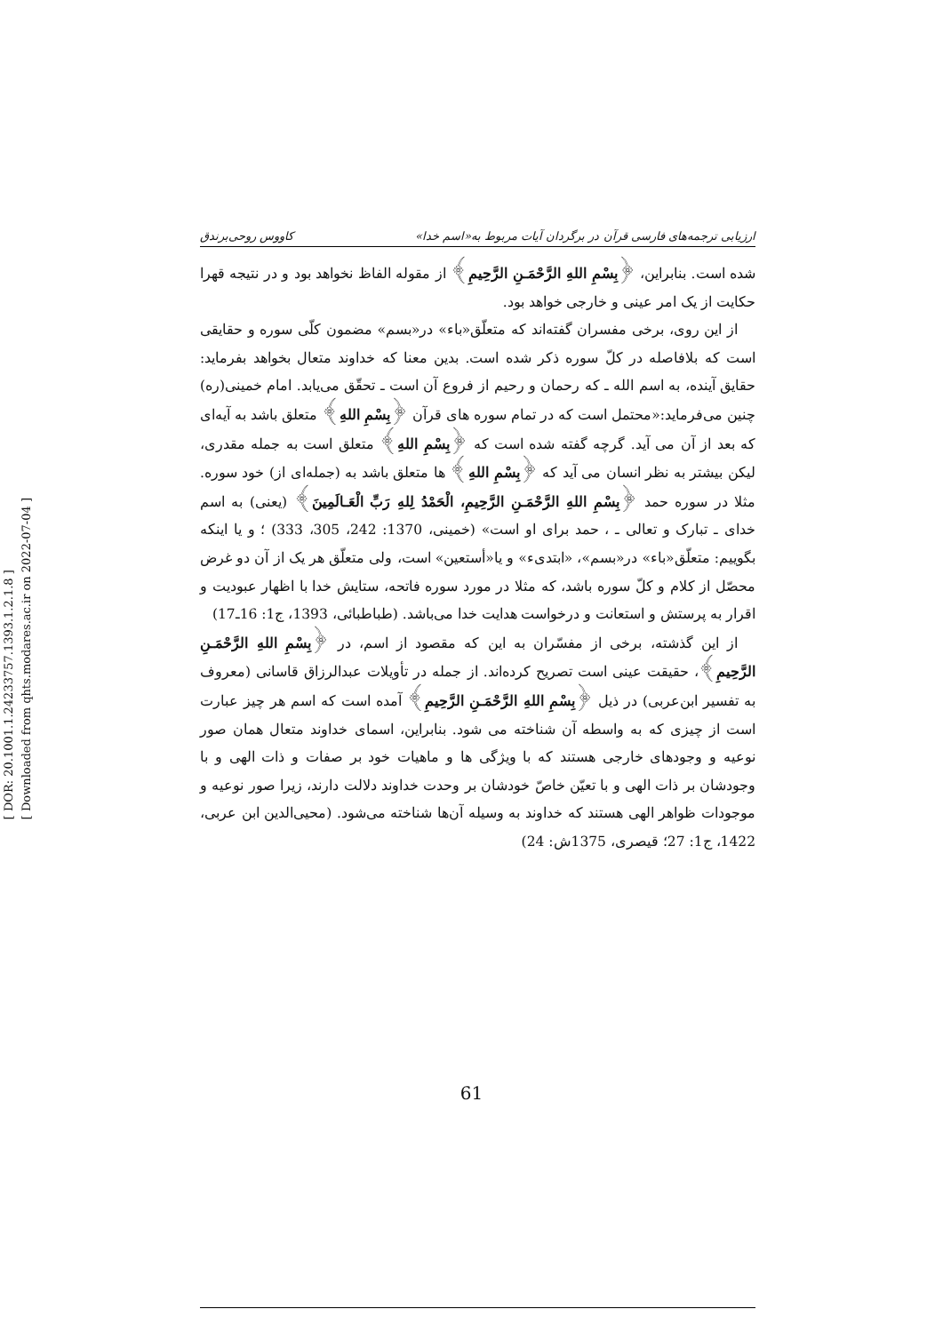[ DOR: 20.1001.1.24233757.1393.1.2.1.8 ]
[ Downloaded from qhts.modares.ac.ir on 2022-07-04 ]
ارزیابی ترجمه‌های فارسی قرآن در برگردان آیات مربوط به«اسم خدا» کاووس روحی‌برندق
شده است. بنابراین، ﴿بِسْمِ اللهِ الرَّحْمَـنِ الرَّحِيمِ﴾ از مقوله الفاظ نخواهد بود و در نتیجه قهرا حکایت از یک امر عینی و خارجی خواهد بود.
از این روی، برخی مفسران گفته‌اند که متعلّق«باء» در«بسم» مضمون کلّی سوره و حقایقی است که بلافاصله در کلّ سوره ذکر شده است. بدین معنا که خداوند متعال بخواهد بفرماید: حقایق آینده، به اسم الله ـ که رحمان و رحیم از فروع آن است ـ تحقّق می‌یابد. امام خمینی(ره) چنین می‌فرماید:«محتمل است که در تمام سوره های قرآن ﴿بِسْمِ اللهِ﴾ متعلق باشد به آیه‌ای که بعد از آن می آید. گرچه گفته شده است که ﴿بِسْمِ اللهِ﴾ متعلق است به جمله مقدری، لیکن بیشتر به نظر انسان می آید که ﴿بِسْمِ اللهِ﴾ ها متعلق باشد به (جمله‌ای از) خود سوره. مثلا در سوره حمد ﴿بِسْمِ اللهِ الرَّحْمَـنِ الرَّحِيمِ، الْحَمْدُ لِلهِ رَبِّ الْعَـالَمِينَ﴾ (یعنی) به اسم خدای ـ تبارک و تعالی ـ ، حمد برای او است» (خمینی، 1370: 242، 305، 333) ؛ و یا اینکه بگوییم: متعلّق«باء» در«بسم»، «ابتدیء» و یا«أستعین» است، ولی متعلّق هر یک از آن دو غرض محصّل از کلام و کلّ سوره باشد، که مثلا در مورد سوره فاتحه، ستایش خدا با اظهار عبودیت و اقرار به پرستش و استعانت و درخواست هدایت خدا می‌باشد. (طباطبائی، 1393، ج1: 16ـ17)
از این گذشته، برخی از مفسّران به این که مقصود از اسم، در ﴿بِسْمِ اللهِ الرَّحْمَـنِ الرَّحِيمِ﴾، حقیقت عینی است تصریح کرده‌اند. از جمله در تأویلات عبدالرزاق قاسانی (معروف به تفسیر ابن‌عربی) در ذیل ﴿بِسْمِ اللهِ الرَّحْمَـنِ الرَّحِيمِ﴾ آمده است که اسم هر چیز عبارت است از چیزی که به واسطه آن شناخته می شود. بنابراین، اسمای خداوند متعال همان صور نوعیه و وجودهای خارجی هستند که با ویژگی ها و ماهیات خود بر صفات و ذات الهی و با وجودشان بر ذات الهی و با تعیّن خاصّ خودشان بر وحدت خداوند دلالت دارند، زیرا صور نوعیه و موجودات ظواهر الهی هستند که خداوند به وسیله آن‌ها شناخته می‌شود. (محیی‌الدین ابن عربی، 1422، ج1: 27؛ قیصری، 1375ش: 24)
61